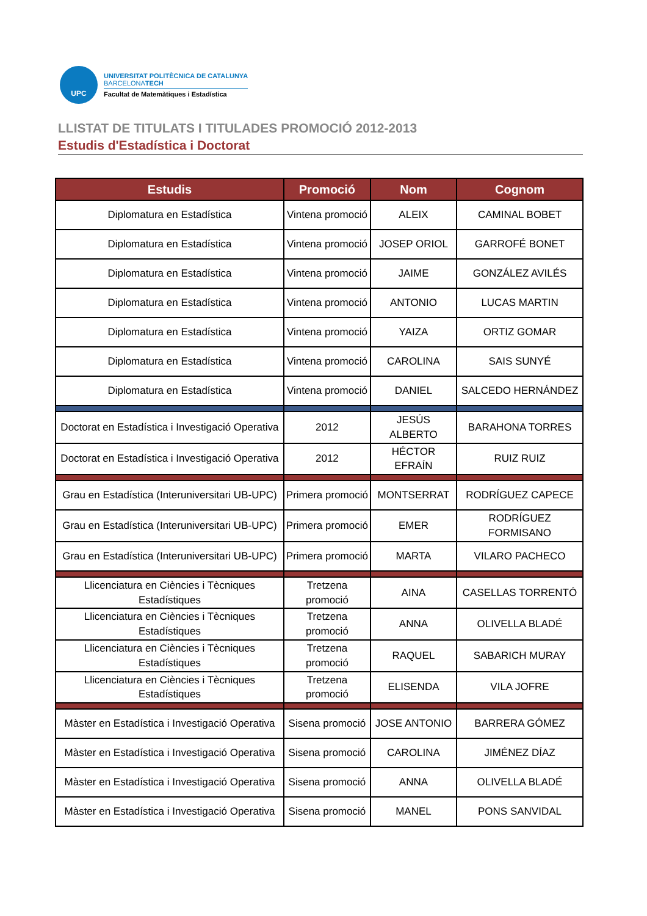UPC
UNIVERSITAT POLITÈCNICA DE CATALUNYA
BARCELONATECH
Facultat de Matemàtiques i Estadística
LLISTAT DE TITULATS I TITULADES PROMOCIÓ 2012-2013
Estudis d'Estadística i Doctorat
| Estudis | Promoció | Nom | Cognom |
| --- | --- | --- | --- |
| Diplomatura en Estadística | Vintena promoció | ALEIX | CAMINAL BOBET |
| Diplomatura en Estadística | Vintena promoció | JOSEP ORIOL | GARROFÉ BONET |
| Diplomatura en Estadística | Vintena promoció | JAIME | GONZÁLEZ AVILÉS |
| Diplomatura en Estadística | Vintena promoció | ANTONIO | LUCAS MARTIN |
| Diplomatura en Estadística | Vintena promoció | YAIZA | ORTIZ GOMAR |
| Diplomatura en Estadística | Vintena promoció | CAROLINA | SAIS SUNYÉ |
| Diplomatura en Estadística | Vintena promoció | DANIEL | SALCEDO HERNÁNDEZ |
| Doctorat en Estadística i Investigació Operativa | 2012 | JESÚS ALBERTO | BARAHONA TORRES |
| Doctorat en Estadística i Investigació Operativa | 2012 | HÉCTOR EFRAÍN | RUIZ RUIZ |
| Grau en Estadística (Interuniversitari UB-UPC) | Primera promoció | MONTSERRAT | RODRÍGUEZ CAPECE |
| Grau en Estadística (Interuniversitari UB-UPC) | Primera promoció | EMER | RODRÍGUEZ FORMISANO |
| Grau en Estadística (Interuniversitari UB-UPC) | Primera promoció | MARTA | VILARO PACHECO |
| Llicenciatura en Ciències i Tècniques Estadístiques | Tretzena promoció | AINA | CASELLAS TORRENTÓ |
| Llicenciatura en Ciències i Tècniques Estadístiques | Tretzena promoció | ANNA | OLIVELLA BLADÉ |
| Llicenciatura en Ciències i Tècniques Estadístiques | Tretzena promoció | RAQUEL | SABARICH MURAY |
| Llicenciatura en Ciències i Tècniques Estadístiques | Tretzena promoció | ELISENDA | VILA JOFRE |
| Màster en Estadística i Investigació Operativa | Sisena promoció | JOSE ANTONIO | BARRERA GÓMEZ |
| Màster en Estadística i Investigació Operativa | Sisena promoció | CAROLINA | JIMÉNEZ DÍAZ |
| Màster en Estadística i Investigació Operativa | Sisena promoció | ANNA | OLIVELLA BLADÉ |
| Màster en Estadística i Investigació Operativa | Sisena promoció | MANEL | PONS SANVIDAL |